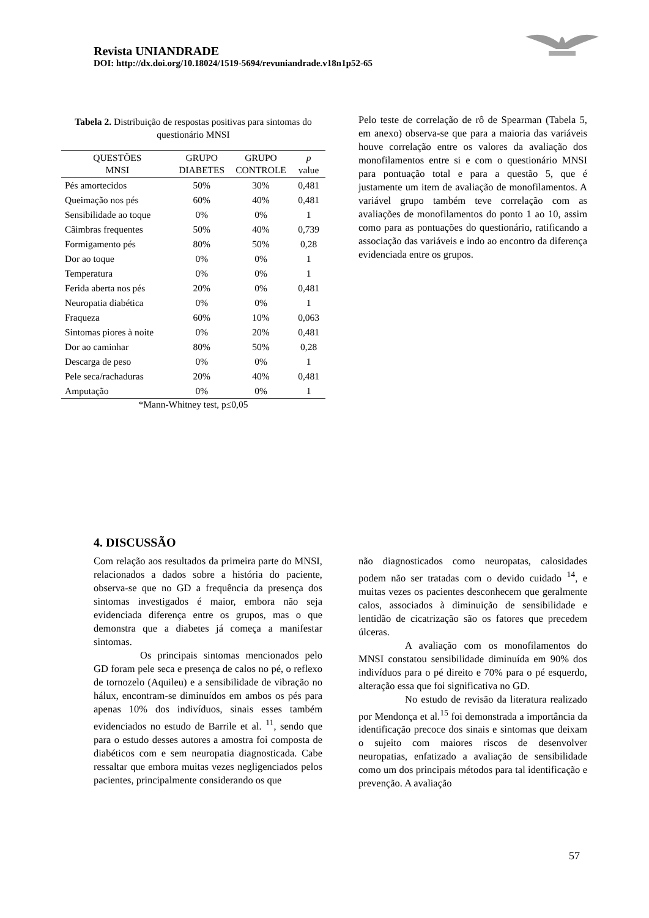Revista UNIANDRADE
DOI: http://dx.doi.org/10.18024/1519-5694/revuniandrade.v18n1p52-65
Tabela 2. Distribuição de respostas positivas para sintomas do questionário MNSI
| QUESTÕES MNSI | GRUPO DIABETES | GRUPO CONTROLE | p value |
| --- | --- | --- | --- |
| Pés amortecidos | 50% | 30% | 0,481 |
| Queimação nos pés | 60% | 40% | 0,481 |
| Sensibilidade ao toque | 0% | 0% | 1 |
| Câimbras frequentes | 50% | 40% | 0,739 |
| Formigamento pés | 80% | 50% | 0,28 |
| Dor ao toque | 0% | 0% | 1 |
| Temperatura | 0% | 0% | 1 |
| Ferida aberta nos pés | 20% | 0% | 0,481 |
| Neuropatia diabética | 0% | 0% | 1 |
| Fraqueza | 60% | 10% | 0,063 |
| Sintomas piores à noite | 0% | 20% | 0,481 |
| Dor ao caminhar | 80% | 50% | 0,28 |
| Descarga de peso | 0% | 0% | 1 |
| Pele seca/rachaduras | 20% | 40% | 0,481 |
| Amputação | 0% | 0% | 1 |
*Mann-Whitney test, p≤0,05
Pelo teste de correlação de rô de Spearman (Tabela 5, em anexo) observa-se que para a maioria das variáveis houve correlação entre os valores da avaliação dos monofilamentos entre si e com o questionário MNSI para pontuação total e para a questão 5, que é justamente um item de avaliação de monofilamentos. A variável grupo também teve correlação com as avaliações de monofilamentos do ponto 1 ao 10, assim como para as pontuações do questionário, ratificando a associação das variáveis e indo ao encontro da diferença evidenciada entre os grupos.
4. DISCUSSÃO
Com relação aos resultados da primeira parte do MNSI, relacionados a dados sobre a história do paciente, observa-se que no GD a frequência da presença dos sintomas investigados é maior, embora não seja evidenciada diferença entre os grupos, mas o que demonstra que a diabetes já começa a manifestar sintomas.
Os principais sintomas mencionados pelo GD foram pele seca e presença de calos no pé, o reflexo de tornozelo (Aquileu) e a sensibilidade de vibração no hálux, encontram-se diminuídos em ambos os pés para apenas 10% dos indivíduos, sinais esses também evidenciados no estudo de Barrile et al. <sup>11</sup>, sendo que para o estudo desses autores a amostra foi composta de diabéticos com e sem neuropatia diagnosticada. Cabe ressaltar que embora muitas vezes negligenciados pelos pacientes, principalmente considerando os que
não diagnosticados como neuropatas, calosidades podem não ser tratadas com o devido cuidado <sup>14</sup>, e muitas vezes os pacientes desconhecem que geralmente calos, associados à diminuição de sensibilidade e lentidão de cicatrização são os fatores que precedem úlceras.
A avaliação com os monofilamentos do MNSI constatou sensibilidade diminuída em 90% dos indivíduos para o pé direito e 70% para o pé esquerdo, alteração essa que foi significativa no GD.
No estudo de revisão da literatura realizado por Mendonça et al.<sup>15</sup> foi demonstrada a importância da identificação precoce dos sinais e sintomas que deixam o sujeito com maiores riscos de desenvolver neuropatias, enfatizado a avaliação de sensibilidade como um dos principais métodos para tal identificação e prevenção. A avaliação
57